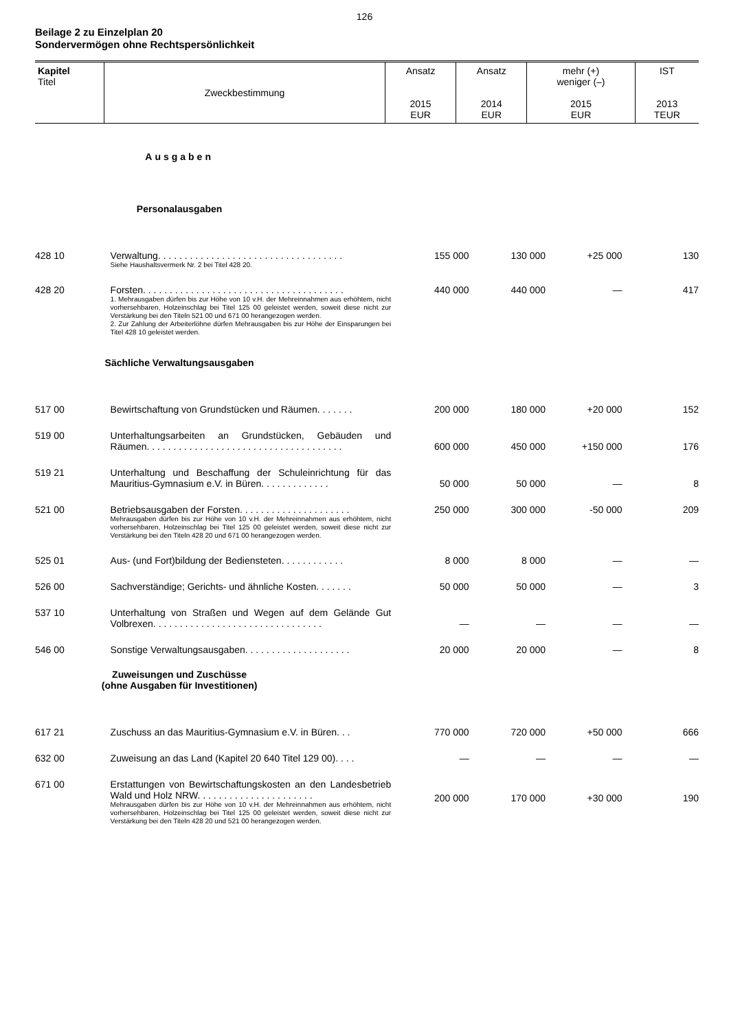126
Beilage 2 zu Einzelplan 20
Sondervermögen ohne Rechtspersönlichkeit
| Kapitel Titel | Zweckbestimmung | Ansatz 2015 EUR | Ansatz 2014 EUR | mehr (+) weniger (–) 2015 EUR | IST 2013 TEUR |
| --- | --- | --- | --- | --- | --- |
| Ausgaben | | | | | |
| Personalausgaben | | | | | |
| 428 10 | Verwaltung. . . . . . . . . . . . . . . . . . . . . . . . . . . . . . . . . . . Siehe Haushaltsvermerk Nr. 2 bei Titel 428 20. | 155 000 | 130 000 | +25 000 | 130 |
| 428 20 | Forsten. . . . . . . . . . . . . . . . . . . . . . . . . . . . . . . . . . . . . . 1. Mehrausgaben dürfen bis zur Höhe von 10 v.H. der Mehreinnahmen aus erhöhtem, nicht vorhersehbaren, Holzeinschlag bei Titel 125 00 geleistet werden, soweit diese nicht zur Verstärkung bei den Titeln 521 00 und 671 00 herangezogen werden. 2. Zur Zahlung der Arbeiterlöhne dürfen Mehrausgaben bis zur Höhe der Einsparungen bei Titel 428 10 geleistet werden. | 440 000 | 440 000 | — | 417 |
| Sächliche Verwaltungsausgaben | | | | | |
| 517 00 | Bewirtschaftung von Grundstücken und Räumen. . . . . . . | 200 000 | 180 000 | +20 000 | 152 |
| 519 00 | Unterhaltungsarbeiten an Grundstücken, Gebäuden und Räumen. . . . . . . . . . . . . . . . . . . . . . . . . . . . . . . . . . . . . | 600 000 | 450 000 | +150 000 | 176 |
| 519 21 | Unterhaltung und Beschaffung der Schuleinrichtung für das Mauritius-Gymnasium e.V. in Büren. . . . . . . . . . . . . | 50 000 | 50 000 | — | 8 |
| 521 00 | Betriebsausgaben der Forsten. . . . . . . . . . . . . . . . . . . . . Mehrausgaben dürfen bis zur Höhe von 10 v.H. der Mehreinnahmen aus erhöhtem, nicht vorhersehbaren, Holzeinschlag bei Titel 125 00 geleistet werden, soweit diese nicht zur Verstärkung bei den Titeln 428 20 und 671 00 herangezogen werden. | 250 000 | 300 000 | -50 000 | 209 |
| 525 01 | Aus- (und Fort)bildung der Bediensteten. . . . . . . . . . . . | 8 000 | 8 000 | — | — |
| 526 00 | Sachverständige; Gerichts- und ähnliche Kosten. . . . . . . | 50 000 | 50 000 | — | 3 |
| 537 10 | Unterhaltung von Straßen und Wegen auf dem Gelände Gut Volbrexen. . . . . . . . . . . . . . . . . . . . . . . . . . . . . . . . | — | — | — | — |
| 546 00 | Sonstige Verwaltungsausgaben. . . . . . . . . . . . . . . . . . . . | 20 000 | 20 000 | — | 8 |
| Zuweisungen und Zuschüsse (ohne Ausgaben für Investitionen) | | | | | |
| 617 21 | Zuschuss an das Mauritius-Gymnasium e.V. in Büren. . . | 770 000 | 720 000 | +50 000 | 666 |
| 632 00 | Zuweisung an das Land (Kapitel 20 640 Titel 129 00). . . . | — | — | — | — |
| 671 00 | Erstattungen von Bewirtschaftungskosten an den Landesbetrieb Wald und Holz NRW. . . . . . . . . . . . . . . . . . . . . . Mehrausgaben dürfen bis zur Höhe von 10 v.H. der Mehreinnahmen aus erhöhtem, nicht vorhersehbaren, Holzeinschlag bei Titel 125 00 geleistet werden, soweit diese nicht zur Verstärkung bei den Titeln 428 20 und 521 00 herangezogen werden. | 200 000 | 170 000 | +30 000 | 190 |